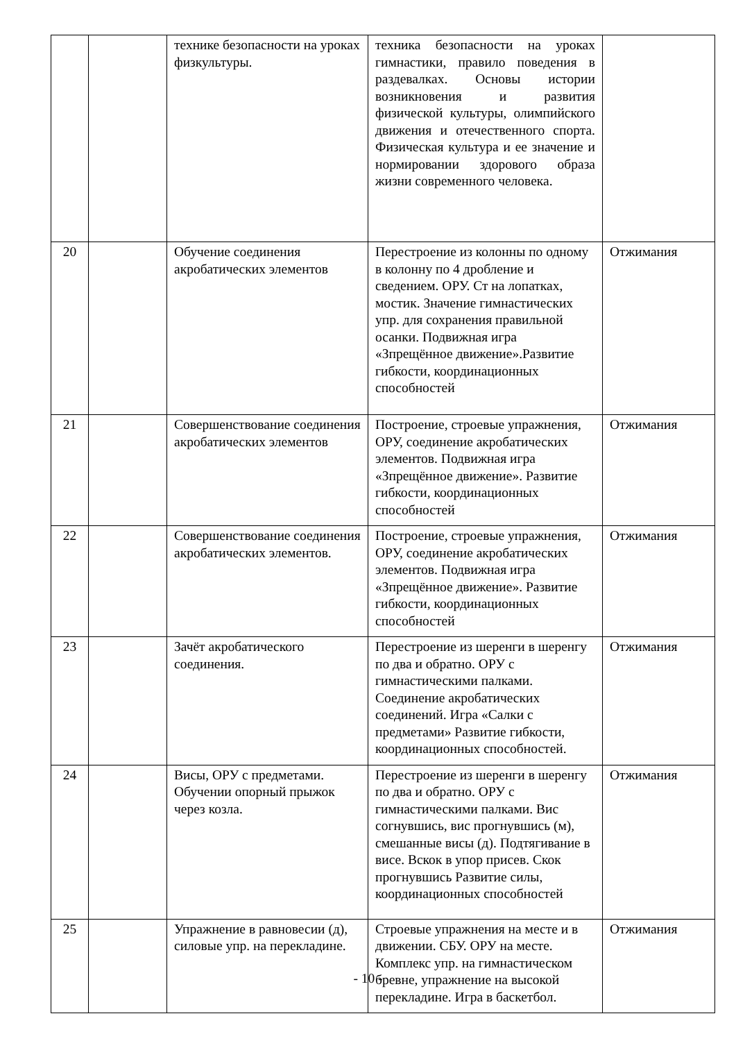| | | технике безопасности на уроках физкультуры. | техника безопасности на уроках гимнастики, правило поведения в раздевалках. Основы истории возникновения и развития физической культуры, олимпийского движения и отечественного спорта. Физическая культура и ее значение и нормировании здорового образа жизни современного человека. | |
| 20 | | Обучение соединения акробатических элементов | Перестроение из колонны по одному в колонну по 4 дробление и сведением. ОРУ. Ст на лопатках, мостик. Значение гимнастических упр. для сохранения правильной осанки. Подвижная игра «Зпрещённое движение».Развитие гибкости, координационных способностей | Отжимания |
| 21 | | Совершенствование соединения акробатических элементов | Построение, строевые упражнения, ОРУ, соединение акробатических элементов. Подвижная игра «Зпрещённое движение». Развитие гибкости, координационных способностей | Отжимания |
| 22 | | Совершенствование соединения акробатических элементов. | Построение, строевые упражнения, ОРУ, соединение акробатических элементов. Подвижная игра «Зпрещённое движение». Развитие гибкости, координационных способностей | Отжимания |
| 23 | | Зачёт акробатического соединения. | Перестроение из шеренги в шеренгу по два и обратно. ОРУ с гимнастическими палками. Соединение акробатических соединений. Игра «Салки с предметами» Развитие гибкости, координационных способностей. | Отжимания |
| 24 | | Висы, ОРУ с предметами. Обучении опорный прыжок через козла. | Перестроение из шеренги в шеренгу по два и обратно. ОРУ с гимнастическими палками. Вис согнувшись, вис прогнувшись (м), смешанные висы (д). Подтягивание в висе. Вскок в упор присев. Скок прогнувшись Развитие силы, координационных способностей | Отжимания |
| 25 | | Упражнение в равновесии (д), силовые упр. на перекладине. | Строевые упражнения на месте и в движении. СБУ. ОРУ на месте. Комплекс упр. на гимнастическом бревне, упражнение на высокой перекладине. Игра в баскетбол. | Отжимания |
- 10 -